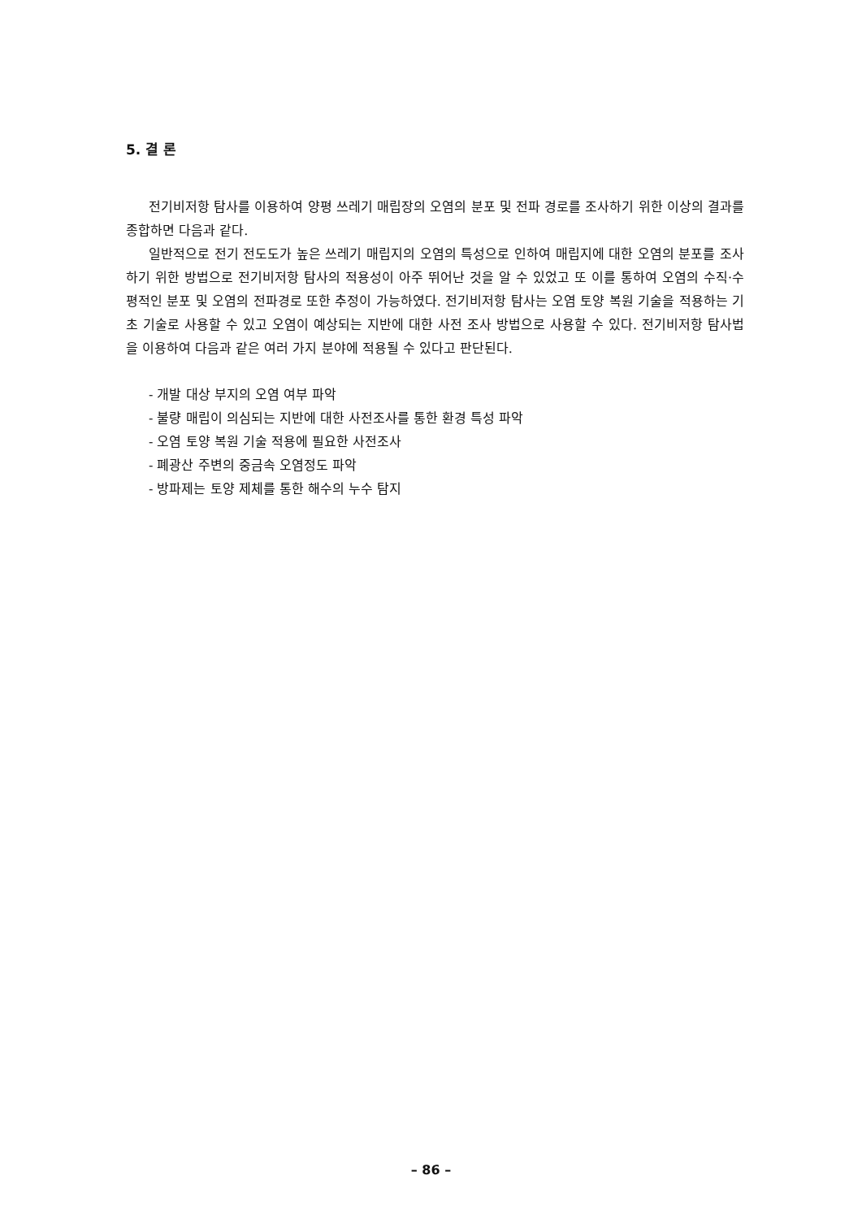5. 결 론
전기비저항 탐사를 이용하여 양평 쓰레기 매립장의 오염의 분포 및 전파 경로를 조사하기 위한 이상의 결과를 종합하면 다음과 같다.
일반적으로 전기 전도도가 높은 쓰레기 매립지의 오염의 특성으로 인하여 매립지에 대한 오염의 분포를 조사하기 위한 방법으로 전기비저항 탐사의 적용성이 아주 뛰어난 것을 알 수 있었고 또 이를 통하여 오염의 수직·수평적인 분포 및 오염의 전파경로 또한 추정이 가능하였다. 전기비저항 탐사는 오염 토양 복원 기술을 적용하는 기초 기술로 사용할 수 있고 오염이 예상되는 지반에 대한 사전 조사 방법으로 사용할 수 있다. 전기비저항 탐사법을 이용하여 다음과 같은 여러 가지 분야에 적용될 수 있다고 판단된다.
- 개발 대상 부지의 오염 여부 파악
- 불량 매립이 의심되는 지반에 대한 사전조사를 통한 환경 특성 파악
- 오염 토양 복원 기술 적용에 필요한 사전조사
- 폐광산 주변의 중금속 오염정도 파악
- 방파제는 토양 제체를 통한 해수의 누수 탐지
– 86 –